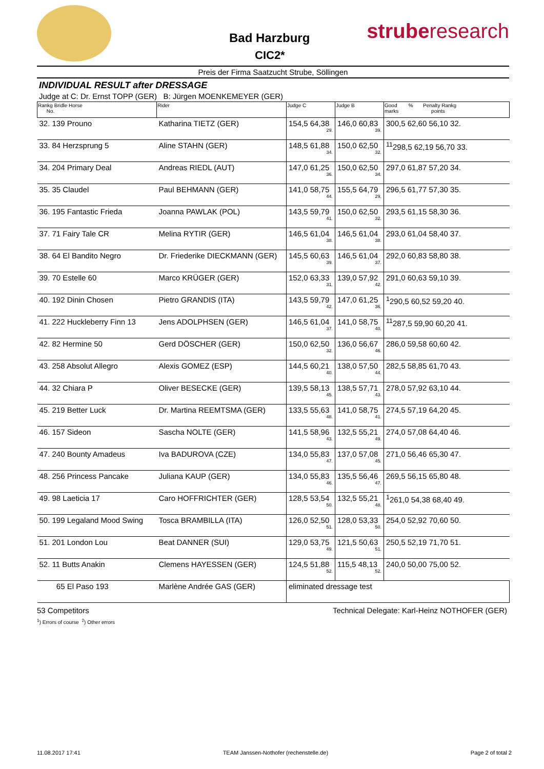Bad Harzburg
CIC2*
struberesearch
Preis der Firma Saatzucht Strube, Söllingen
INDIVIDUAL RESULT after DRESSAGE
Judge at C: Dr. Ernst TOPP (GER) B: Jürgen MOENKEMEYER (GER)
| Rankg Bridle Horse No. | Rider | Judge C | Judge B | Good % Penalty Rankg marks points |
| --- | --- | --- | --- | --- |
| 32. 139 Prouno | Katharina TIETZ (GER) | 154,5 64,38 29. | 146,0 60,83 39. | 300,5 62,60 56,10 32. |
| 33. 84 Herzsprung 5 | Aline STAHN (GER) | 148,5 61,88 34. | 150,0 62,50 32. | <sup>11</sup> 298,5 62,19 56,70 33. |
| 34. 204 Primary Deal | Andreas RIEDL (AUT) | 147,0 61,25 36. | 150,0 62,50 34. | 297,0 61,87 57,20 34. |
| 35. 35 Claudel | Paul BEHMANN (GER) | 141,0 58,75 44. | 155,5 64,79 29. | 296,5 61,77 57,30 35. |
| 36. 195 Fantastic Frieda | Joanna PAWLAK (POL) | 143,5 59,79 41. | 150,0 62,50 32. | 293,5 61,15 58,30 36. |
| 37. 71 Fairy Tale CR | Melina RYTIR (GER) | 146,5 61,04 38. | 146,5 61,04 38. | 293,0 61,04 58,40 37. |
| 38. 64 El Bandito Negro | Dr. Friederike DIECKMANN (GER) | 145,5 60,63 39. | 146,5 61,04 37. | 292,0 60,83 58,80 38. |
| 39. 70 Estelle 60 | Marco KRÜGER (GER) | 152,0 63,33 31. | 139,0 57,92 42. | 291,0 60,63 59,10 39. |
| 40. 192 Dinin Chosen | Pietro GRANDIS (ITA) | 143,5 59,79 42. | 147,0 61,25 36. | <sup>1</sup> 290,5 60,52 59,20 40. |
| 41. 222 Huckleberry Finn 13 | Jens ADOLPHSEN (GER) | 146,5 61,04 37. | 141,0 58,75 40. | <sup>11</sup> 287,5 59,90 60,20 41. |
| 42. 82 Hermine 50 | Gerd DÖSCHER (GER) | 150,0 62,50 32. | 136,0 56,67 46. | 286,0 59,58 60,60 42. |
| 43. 258 Absolut Allegro | Alexis GOMEZ (ESP) | 144,5 60,21 40. | 138,0 57,50 44. | 282,5 58,85 61,70 43. |
| 44. 32 Chiara P | Oliver BESECKE (GER) | 139,5 58,13 45. | 138,5 57,71 43. | 278,0 57,92 63,10 44. |
| 45. 219 Better Luck | Dr. Martina REEMTSMA (GER) | 133,5 55,63 48. | 141,0 58,75 41. | 274,5 57,19 64,20 45. |
| 46. 157 Sideon | Sascha NOLTE (GER) | 141,5 58,96 43. | 132,5 55,21 49. | 274,0 57,08 64,40 46. |
| 47. 240 Bounty Amadeus | Iva BADUROVA (CZE) | 134,0 55,83 47. | 137,0 57,08 45. | 271,0 56,46 65,30 47. |
| 48. 256 Princess Pancake | Juliana KAUP (GER) | 134,0 55,83 46. | 135,5 56,46 47. | 269,5 56,15 65,80 48. |
| 49. 98 Laeticia 17 | Caro HOFFRICHTER (GER) | 128,5 53,54 50. | 132,5 55,21 48. | <sup>1</sup> 261,0 54,38 68,40 49. |
| 50. 199 Legaland Mood Swing | Tosca BRAMBILLA (ITA) | 126,0 52,50 51. | 128,0 53,33 50. | 254,0 52,92 70,60 50. |
| 51. 201 London Lou | Beat DANNER (SUI) | 129,0 53,75 49. | 121,5 50,63 51. | 250,5 52,19 71,70 51. |
| 52. 11 Butts Anakin | Clemens HAYESSEN (GER) | 124,5 51,88 52. | 115,5 48,13 52. | 240,0 50,00 75,00 52. |
| 65 El Paso 193 | Marlène Andrée GAS (GER) | eliminated dressage test | | |
53 Competitors Technical Delegate: Karl-Heinz NOTHOFER (GER)
<sup>1</sup>) Errors of course <sup>2</sup>) Other errors
11.08.2017 17:41 TEAM Janssen-Nothofer (rechenstelle.de) Page 2 of total 2